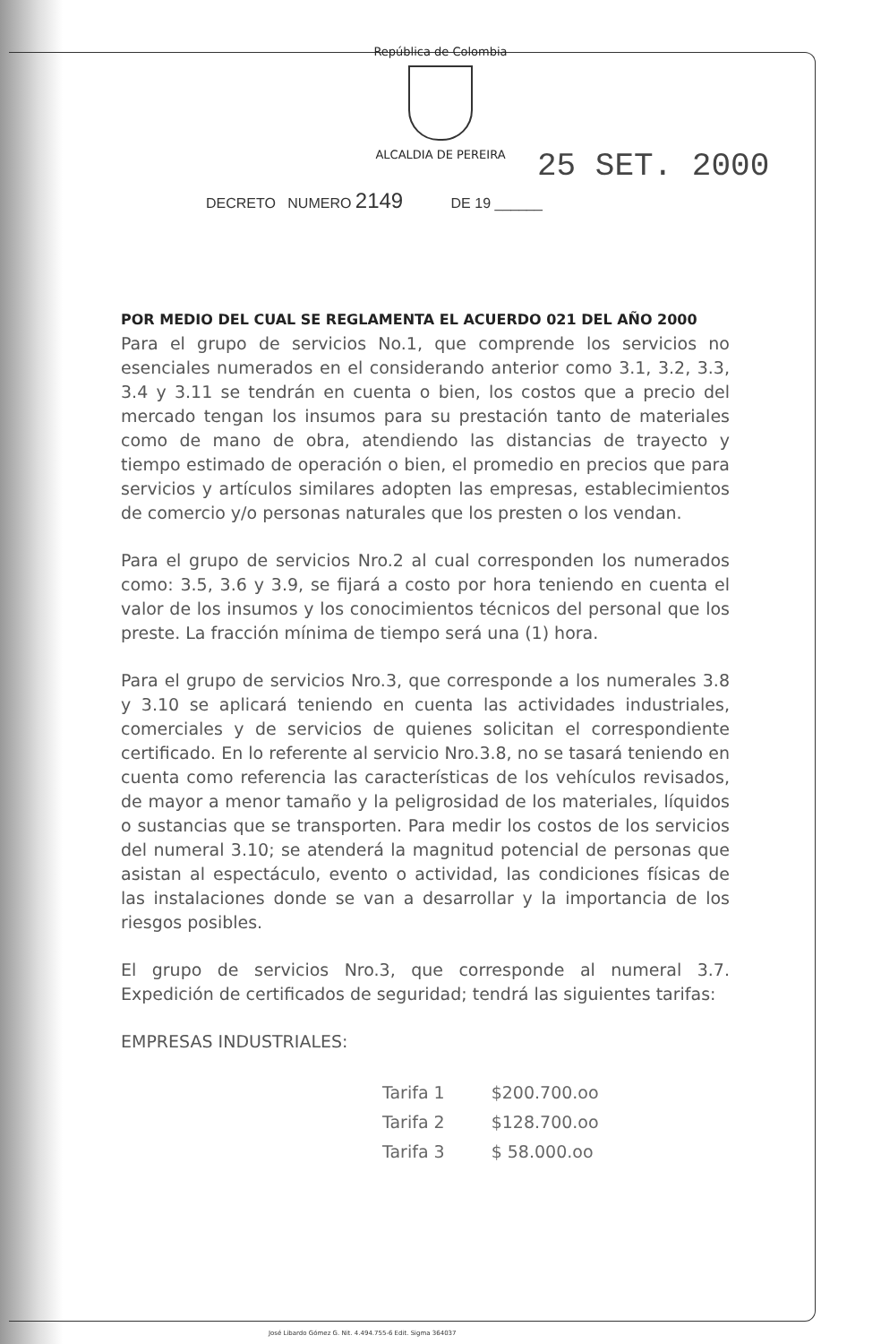República de Colombia
ALCALDIA DE PEREIRA
25 SET. 2000
DECRETO NUMERO 2149 DE 19 ______
POR MEDIO DEL CUAL SE REGLAMENTA EL ACUERDO 021 DEL AÑO 2000
Para el grupo de servicios No.1, que comprende los servicios no esenciales numerados en el considerando anterior como 3.1, 3.2, 3.3, 3.4 y 3.11 se tendrán en cuenta o bien, los costos que a precio del mercado tengan los insumos para su prestación tanto de materiales como de mano de obra, atendiendo las distancias de trayecto y tiempo estimado de operación o bien, el promedio en precios que para servicios y artículos similares adopten las empresas, establecimientos de comercio y/o personas naturales que los presten o los vendan.
Para el grupo de servicios Nro.2 al cual corresponden los numerados como: 3.5, 3.6 y 3.9, se fijará a costo por hora teniendo en cuenta el valor de los insumos y los conocimientos técnicos del personal que los preste. La fracción mínima de tiempo será una (1) hora.
Para el grupo de servicios Nro.3, que corresponde a los numerales 3.8 y 3.10 se aplicará teniendo en cuenta las actividades industriales, comerciales y de servicios de quienes solicitan el correspondiente certificado. En lo referente al servicio Nro.3.8, no se tasará teniendo en cuenta como referencia las características de los vehículos revisados, de mayor a menor tamaño y la peligrosidad de los materiales, líquidos o sustancias que se transporten. Para medir los costos de los servicios del numeral 3.10; se atenderá la magnitud potencial de personas que asistan al espectáculo, evento o actividad, las condiciones físicas de las instalaciones donde se van a desarrollar y la importancia de los riesgos posibles.
El grupo de servicios Nro.3, que corresponde al numeral 3.7. Expedición de certificados de seguridad; tendrá las siguientes tarifas:
EMPRESAS INDUSTRIALES:
| Tarifa 1 | $200.700.oo |
| Tarifa 2 | $128.700.oo |
| Tarifa 3 | $ 58.000.oo |
José Libardo Gómez G. Nit. 4.494.755-6 Edit. Sigma 364037